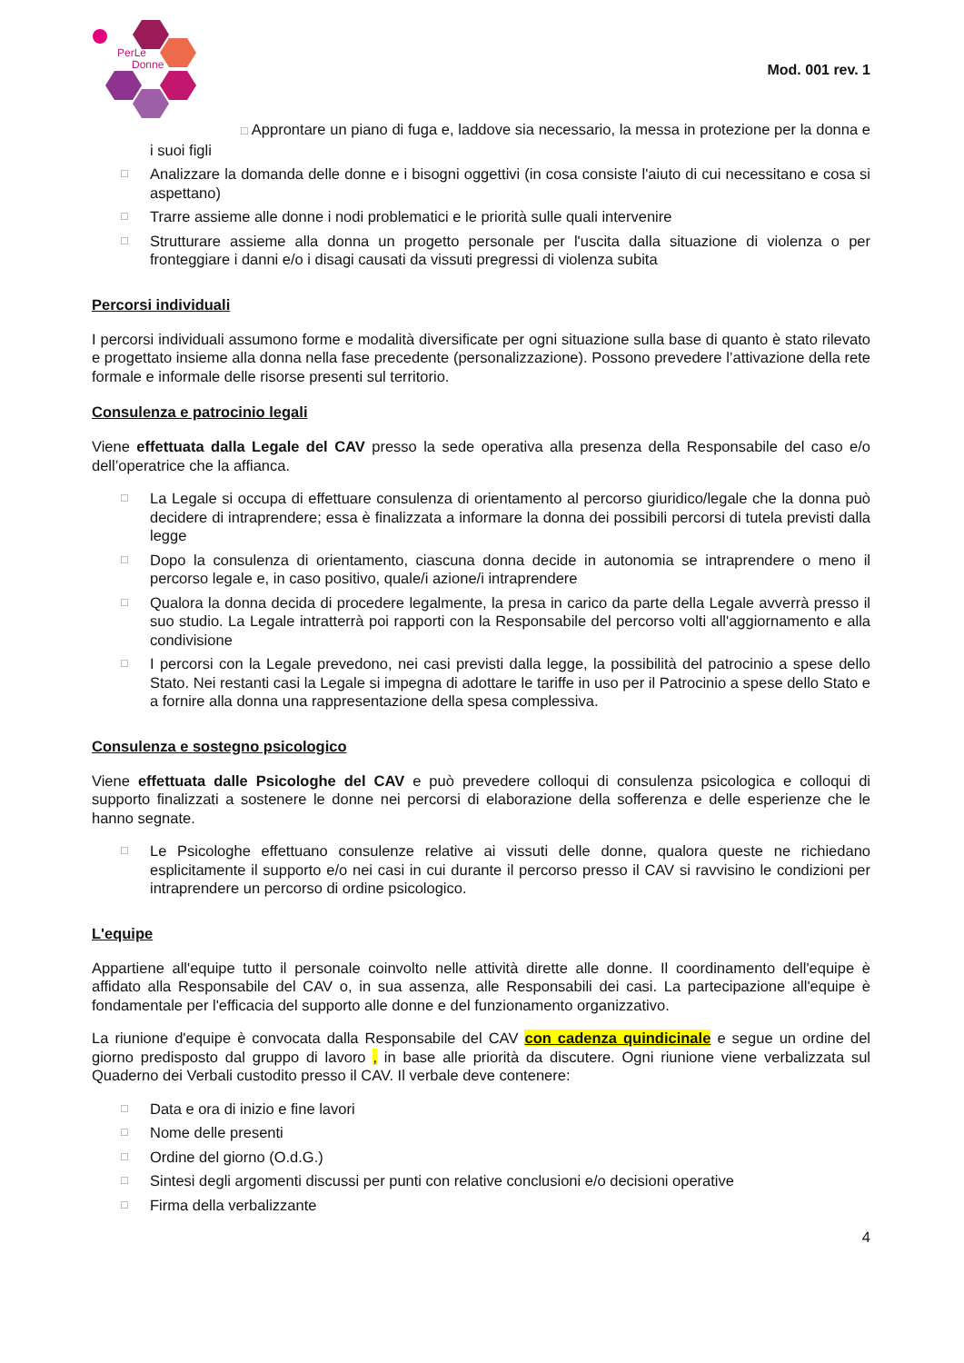PerLe
Donne
Mod. 001 rev. 1
□ Approntare un piano di fuga e, laddove sia necessario, la messa in protezione per la donna e i suoi figli
□ Analizzare la domanda delle donne e i bisogni oggettivi (in cosa consiste l'aiuto di cui necessitano e cosa si aspettano)
□ Trarre assieme alle donne i nodi problematici e le priorità sulle quali intervenire
□ Strutturare assieme alla donna un progetto personale per l'uscita dalla situazione di violenza o per fronteggiare i danni e/o i disagi causati da vissuti pregressi di violenza subita
Percorsi individuali
I percorsi individuali assumono forme e modalità diversificate per ogni situazione sulla base di quanto è stato rilevato e progettato insieme alla donna nella fase precedente (personalizzazione). Possono prevedere l’attivazione della rete formale e informale delle risorse presenti sul territorio.
Consulenza e patrocinio legali
Viene effettuata dalla Legale del CAV presso la sede operativa alla presenza della Responsabile del caso e/o dell’operatrice che la affianca.
□ La Legale si occupa di effettuare consulenza di orientamento al percorso giuridico/legale che la donna può decidere di intraprendere; essa è finalizzata a informare la donna dei possibili percorsi di tutela previsti dalla legge
□ Dopo la consulenza di orientamento, ciascuna donna decide in autonomia se intraprendere o meno il percorso legale e, in caso positivo, quale/i azione/i intraprendere
□ Qualora la donna decida di procedere legalmente, la presa in carico da parte della Legale avverrà presso il suo studio. La Legale intratterrà poi rapporti con la Responsabile del percorso volti all'aggiornamento e alla condivisione
□ I percorsi con la Legale prevedono, nei casi previsti dalla legge, la possibilità del patrocinio a spese dello Stato. Nei restanti casi la Legale si impegna di adottare le tariffe in uso per il Patrocinio a spese dello Stato e a fornire alla donna una rappresentazione della spesa complessiva.
Consulenza e sostegno psicologico
Viene effettuata dalle Psicologhe del CAV e può prevedere colloqui di consulenza psicologica e colloqui di supporto finalizzati a sostenere le donne nei percorsi di elaborazione della sofferenza e delle esperienze che le hanno segnate.
□ Le Psicologhe effettuano consulenze relative ai vissuti delle donne, qualora queste ne richiedano esplicitamente il supporto e/o nei casi in cui durante il percorso presso il CAV si ravvisino le condizioni per intraprendere un percorso di ordine psicologico.
L'equipe
Appartiene all'equipe tutto il personale coinvolto nelle attività dirette alle donne. Il coordinamento dell'equipe è affidato alla Responsabile del CAV o, in sua assenza, alle Responsabili dei casi. La partecipazione all'equipe è fondamentale per l'efficacia del supporto alle donne e del funzionamento organizzativo.
La riunione d'equipe è convocata dalla Responsabile del CAV con cadenza quindicinale e segue un ordine del giorno predisposto dal gruppo di lavoro , in base alle priorità da discutere. Ogni riunione viene verbalizzata sul Quaderno dei Verbali custodito presso il CAV. Il verbale deve contenere:
□ Data e ora di inizio e fine lavori
□ Nome delle presenti
□ Ordine del giorno (O.d.G.)
□ Sintesi degli argomenti discussi per punti con relative conclusioni e/o decisioni operative
□ Firma della verbalizzante
4